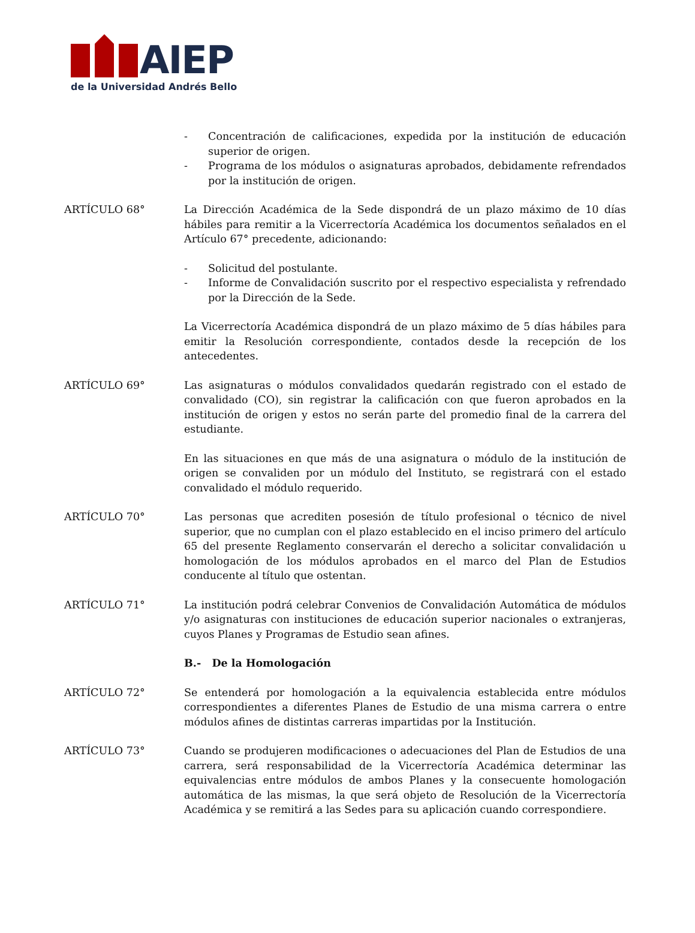AIEP
de la Universidad Andrés Bello
- Concentración de calificaciones, expedida por la institución de educación superior de origen.
- Programa de los módulos o asignaturas aprobados, debidamente refrendados por la institución de origen.
ARTÍCULO 68° La Dirección Académica de la Sede dispondrá de un plazo máximo de 10 días hábiles para remitir a la Vicerrectoría Académica los documentos señalados en el Artículo 67° precedente, adicionando:
- Solicitud del postulante.
- Informe de Convalidación suscrito por el respectivo especialista y refrendado por la Dirección de la Sede.
La Vicerrectoría Académica dispondrá de un plazo máximo de 5 días hábiles para emitir la Resolución correspondiente, contados desde la recepción de los antecedentes.
ARTÍCULO 69° Las asignaturas o módulos convalidados quedarán registrado con el estado de convalidado (CO), sin registrar la calificación con que fueron aprobados en la institución de origen y estos no serán parte del promedio final de la carrera del estudiante.
En las situaciones en que más de una asignatura o módulo de la institución de origen se convaliden por un módulo del Instituto, se registrará con el estado convalidado el módulo requerido.
ARTÍCULO 70° Las personas que acrediten posesión de título profesional o técnico de nivel superior, que no cumplan con el plazo establecido en el inciso primero del artículo 65 del presente Reglamento conservarán el derecho a solicitar convalidación u homologación de los módulos aprobados en el marco del Plan de Estudios conducente al título que ostentan.
ARTÍCULO 71° La institución podrá celebrar Convenios de Convalidación Automática de módulos y/o asignaturas con instituciones de educación superior nacionales o extranjeras, cuyos Planes y Programas de Estudio sean afines.
B.- De la Homologación
ARTÍCULO 72° Se entenderá por homologación a la equivalencia establecida entre módulos correspondientes a diferentes Planes de Estudio de una misma carrera o entre módulos afines de distintas carreras impartidas por la Institución.
ARTÍCULO 73° Cuando se produjeren modificaciones o adecuaciones del Plan de Estudios de una carrera, será responsabilidad de la Vicerrectoría Académica determinar las equivalencias entre módulos de ambos Planes y la consecuente homologación automática de las mismas, la que será objeto de Resolución de la Vicerrectoría Académica y se remitirá a las Sedes para su aplicación cuando correspondiere.